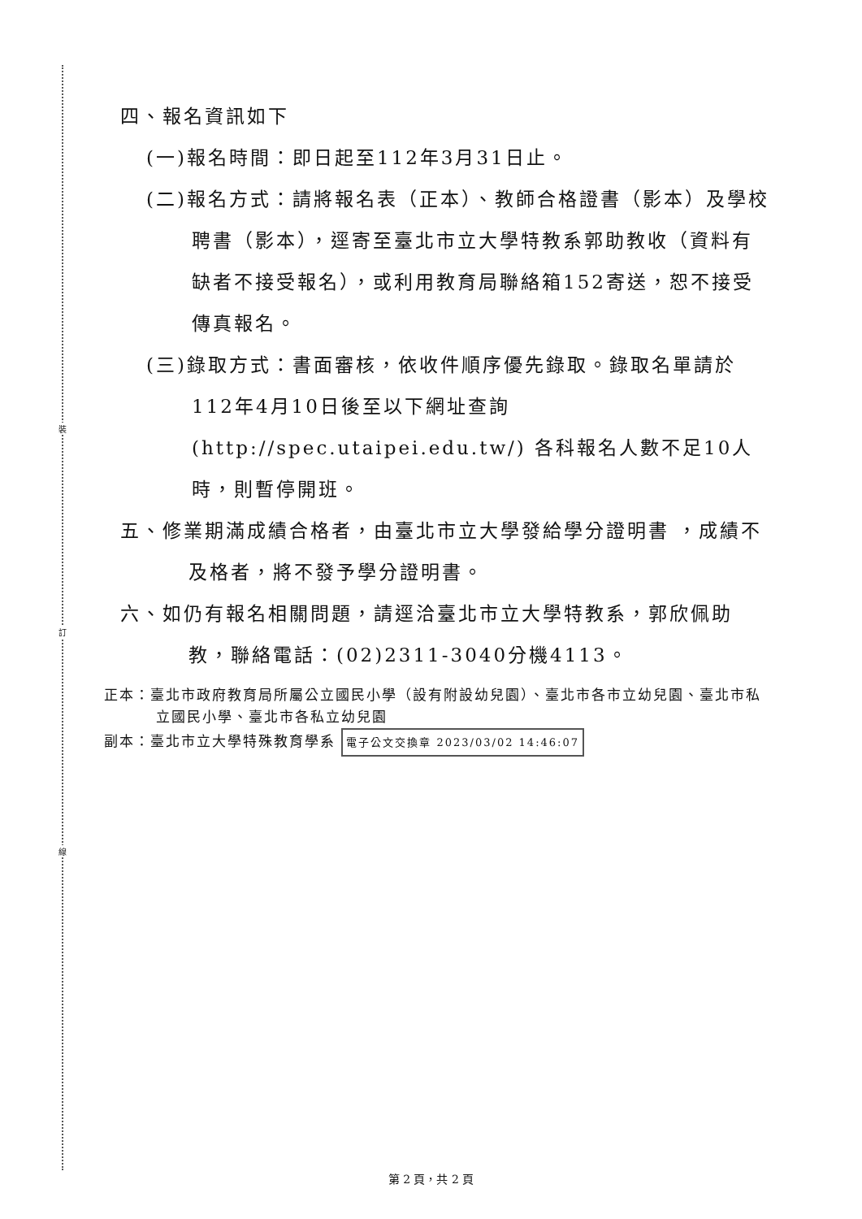裝
訂
線
四、報名資訊如下
(一)報名時間：即日起至112年3月31日止。
(二)報名方式：請將報名表（正本）、教師合格證書（影本）及學校聘書（影本），逕寄至臺北市立大學特教系郭助教收（資料有缺者不接受報名），或利用教育局聯絡箱152寄送，恕不接受傳真報名。
(三)錄取方式：書面審核，依收件順序優先錄取。錄取名單請於112年4月10日後至以下網址查詢(http://spec.utaipei.edu.tw/) 各科報名人數不足10人時，則暫停開班。
五、修業期滿成績合格者，由臺北市立大學發給學分證明書 ，成績不及格者，將不發予學分證明書。
六、如仍有報名相關問題，請逕洽臺北市立大學特教系，郭欣佩助教，聯絡電話：(02)2311-3040分機4113。
正本：臺北市政府教育局所屬公立國民小學（設有附設幼兒園）、臺北市各市立幼兒園、臺北市私立國民小學、臺北市各私立幼兒園
副本：臺北市立大學特殊教育學系 電子公文交換章 2023/03/02 14:46:07
第 2 頁，共 2 頁